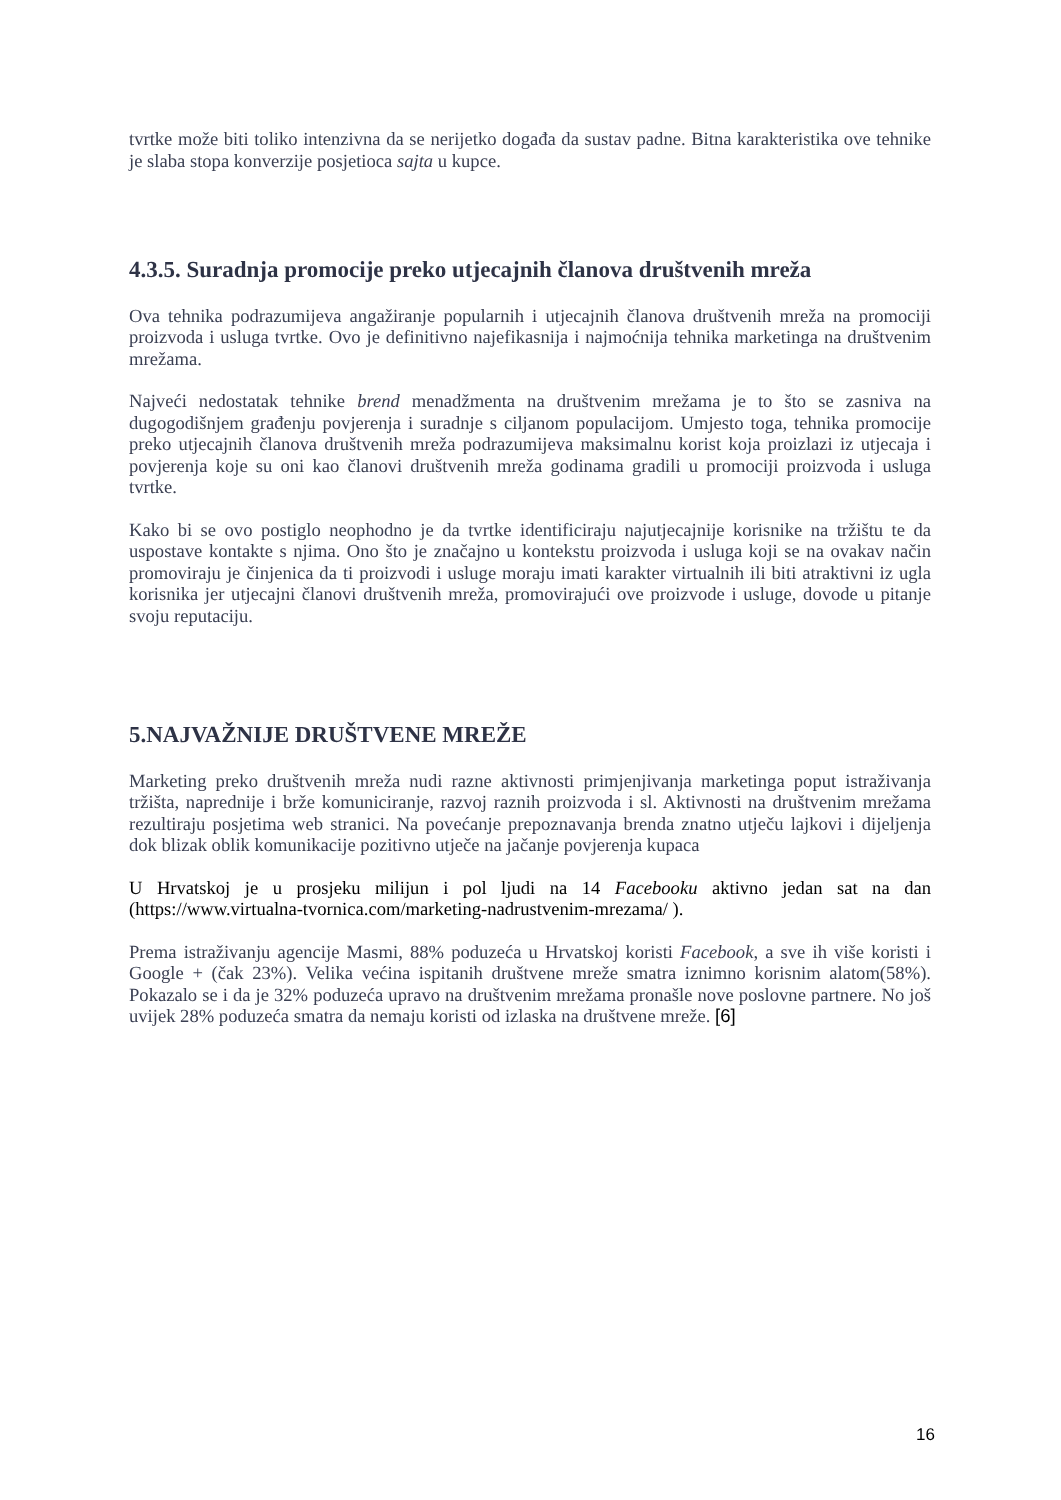tvrtke može biti toliko intenzivna da se nerijetko događa da sustav padne. Bitna karakteristika ove tehnike je slaba stopa konverzije posjetioca sajta u kupce.
4.3.5. Suradnja promocije preko utjecajnih članova društvenih mreža
Ova tehnika podrazumijeva angažiranje popularnih i utjecajnih članova društvenih mreža na promociji proizvoda i usluga tvrtke. Ovo je definitivno najefikasnija i najmoćnija tehnika marketinga na društvenim mrežama.
Najveći nedostatak tehnike brend menadžmenta na društvenim mrežama je to što se zasniva na dugogodišnjem građenju povjerenja i suradnje s ciljanom populacijom. Umjesto toga, tehnika promocije preko utjecajnih članova društvenih mreža podrazumijeva maksimalnu korist koja proizlazi iz utjecaja i povjerenja koje su oni kao članovi društvenih mreža godinama gradili u promociji proizvoda i usluga tvrtke.
Kako bi se ovo postiglo neophodno je da tvrtke identificiraju najutjecajnije korisnike na tržištu te da uspostave kontakte s njima. Ono što je značajno u kontekstu proizvoda i usluga koji se na ovakav način promoviraju je činjenica da ti proizvodi i usluge moraju imati karakter virtualnih ili biti atraktivni iz ugla korisnika jer utjecajni članovi društvenih mreža, promovirajući ove proizvode i usluge, dovode u pitanje svoju reputaciju.
5.NAJVAŽNIJE DRUŠTVENE MREŽE
Marketing preko društvenih mreža nudi razne aktivnosti primjenjivanja marketinga poput istraživanja tržišta, naprednije i brže komuniciranje, razvoj raznih proizvoda i sl. Aktivnosti na društvenim mrežama rezultiraju posjetima web stranici. Na povećanje prepoznavanja brenda znatno utječu lajkovi i dijeljenja dok blizak oblik komunikacije pozitivno utječe na jačanje povjerenja kupaca
U Hrvatskoj je u prosjeku milijun i pol ljudi na 14 Facebooku aktivno jedan sat na dan (https://www.virtualna-tvornica.com/marketing-nadrustvenim-mrezama/ ).
Prema istraživanju agencije Masmi, 88% poduzeća u Hrvatskoj koristi Facebook, a sve ih više koristi i Google + (čak 23%). Velika većina ispitanih društvene mreže smatra iznimno korisnim alatom(58%). Pokazalo se i da je 32% poduzeća upravo na društvenim mrežama pronašle nove poslovne partnere. No još uvijek 28% poduzeća smatra da nemaju koristi od izlaska na društvene mreže. [6]
16